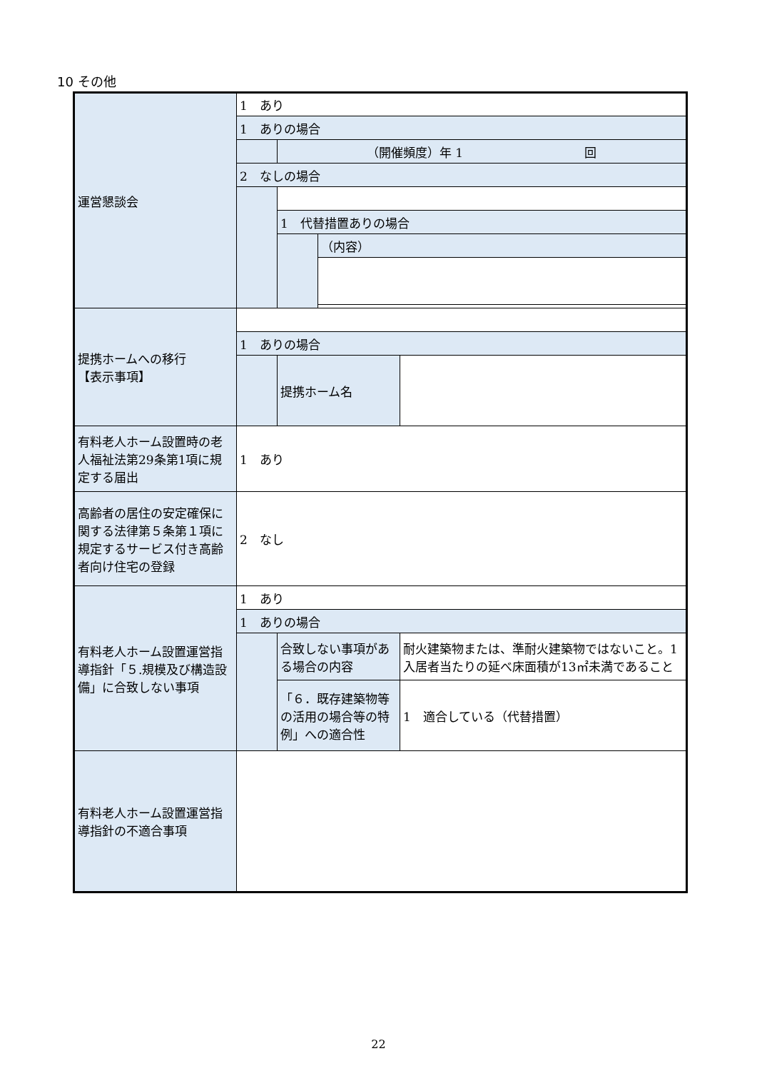10 その他
| 運営懇談会 | 1 あり | | | |
| | 1 ありの場合 | | | |
| | | （開催頻度）年 1 回 | | |
| | 2 なしの場合 | | | |
| | | 1 代替措置ありの場合 | | |
| | | | （内容） | |
| 提携ホームへの移行 【表示事項】 | | | | |
| | 1 ありの場合 | | | |
| | | 提携ホーム名 | | |
| 有料老人ホーム設置時の老人福祉法第29条第1項に規定する届出 | 1 あり | | | |
| 高齢者の居住の安定確保に関する法律第５条第１項に規定するサービス付き高齢者向け住宅の登録 | 2 なし | | | |
| 有料老人ホーム設置運営指導指針「５.規模及び構造設備」に合致しない事項 | 1 あり | | | |
| | 1 ありの場合 | | | |
| | | 合致しない事項がある場合の内容 | | 耐火建築物または、準耐火建築物ではないこと。1入居者当たりの延べ床面積が13㎡未満であること |
| | | 「６．既存建築物等の活用の場合等の特例」への適合性 | | 1 適合している（代替措置） |
| 有料老人ホーム設置運営指導指針の不適合事項 | | | | |
22